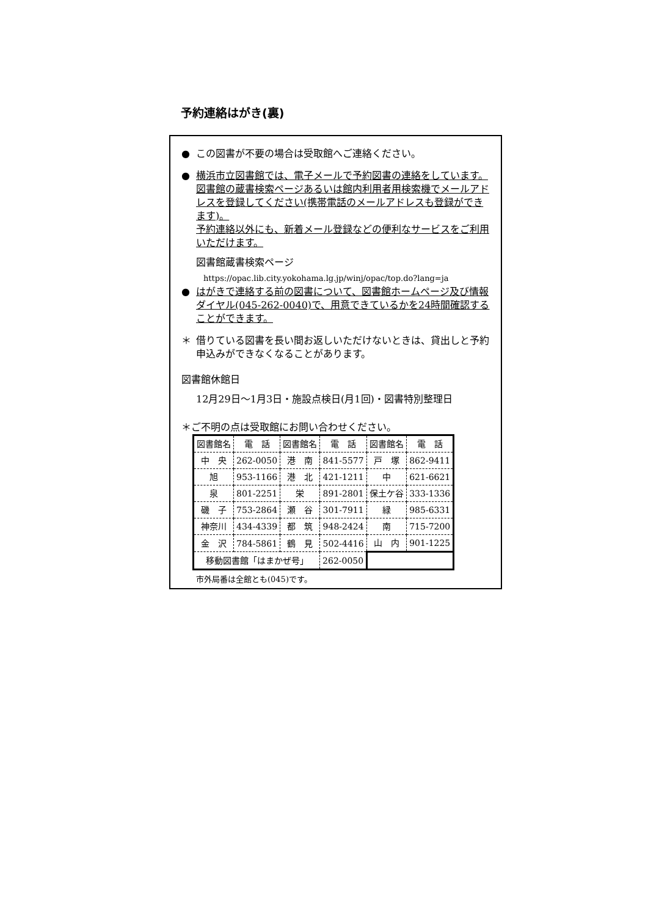予約連絡はがき(裏)
● この図書が不要の場合は受取館へご連絡ください。
● 横浜市立図書館では、電子メールで予約図書の連絡をしています。図書館の蔵書検索ページあるいは館内利用者用検索機でメールアドレスを登録してください(携帯電話のメールアドレスも登録ができます)。
予約連絡以外にも、新着メール登録などの便利なサービスをご利用いただけます。
図書館蔵書検索ページ
https://opac.lib.city.yokohama.lg.jp/winj/opac/top.do?lang=ja
● はがきで連絡する前の図書について、図書館ホームページ及び情報ダイヤル(045-262-0040)で、用意できているかを24時間確認することができます。
＊ 借りている図書を長い間お返しいただけないときは、貸出しと予約申込みができなくなることがあります。
図書館休館日
12月29日～1月3日・施設点検日(月1回)・図書特別整理日
＊ご不明の点は受取館にお問い合わせください。
| 図書館名 | 電 話 | 図書館名 | 電 話 | 図書館名 | 電 話 |
| 中 央 | 262-0050 | 港 南 | 841-5577 | 戸 塚 | 862-9411 |
| 旭 | 953-1166 | 港 北 | 421-1211 | 中 | 621-6621 |
| 泉 | 801-2251 | 栄 | 891-2801 | 保土ケ谷 | 333-1336 |
| 磯 子 | 753-2864 | 瀬 谷 | 301-7911 | 緑 | 985-6331 |
| 神奈川 | 434-4339 | 都 筑 | 948-2424 | 南 | 715-7200 |
| 金 沢 | 784-5861 | 鶴 見 | 502-4416 | 山 内 | 901-1225 |
| 移動図書館「はまかぜ号」 | | | 262-0050 | | |
市外局番は全館とも(045)です。